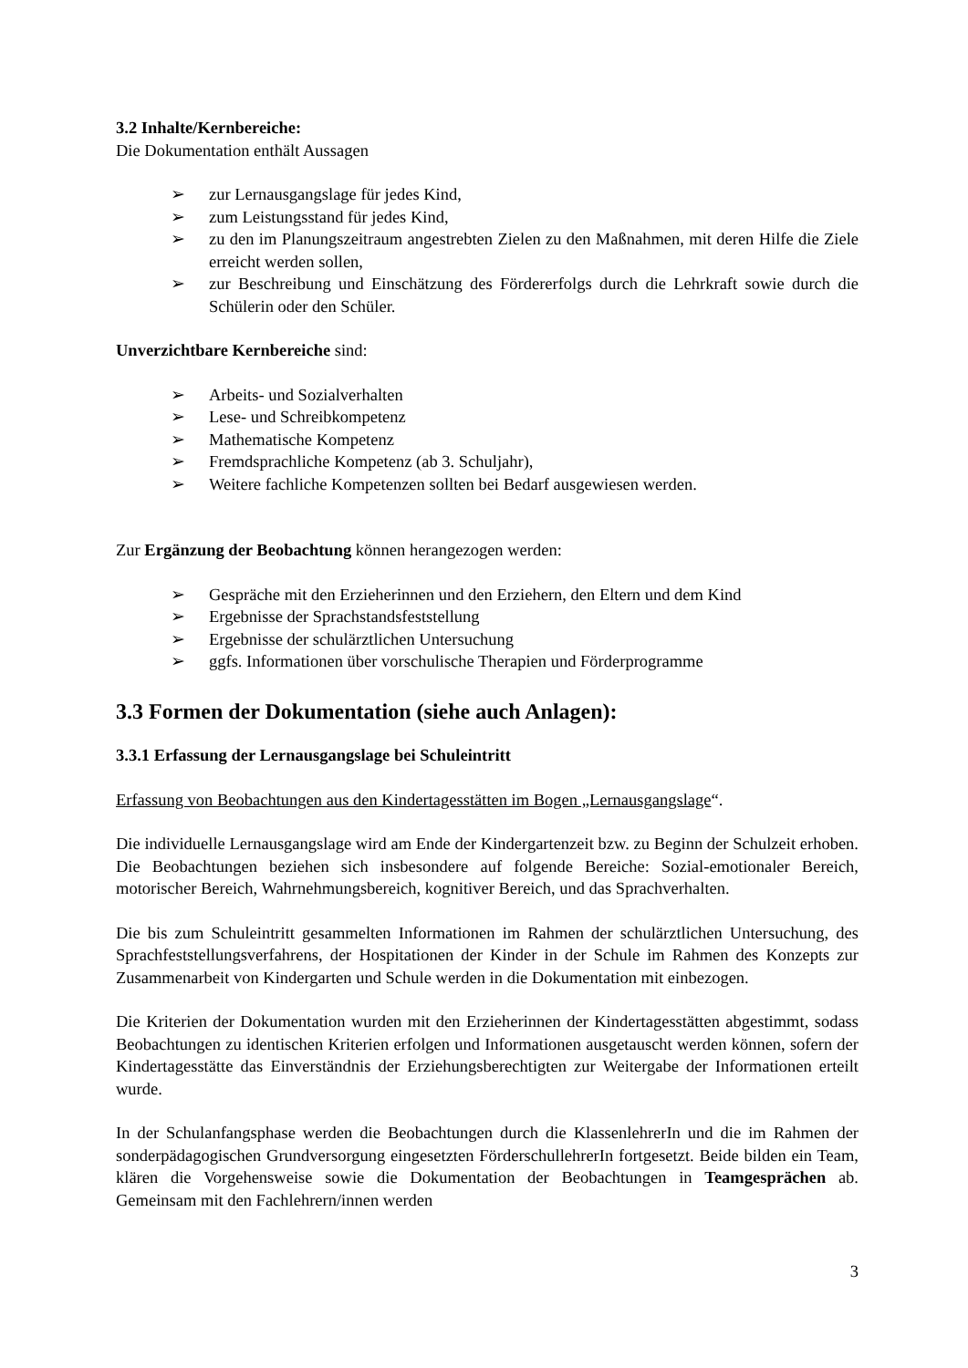3.2 Inhalte/Kernbereiche:
Die Dokumentation enthält Aussagen
➢ zur Lernausgangslage für jedes Kind,
➢ zum Leistungsstand für jedes Kind,
➢ zu den im Planungszeitraum angestrebten Zielen zu den Maßnahmen, mit deren Hilfe die Ziele erreicht werden sollen,
➢ zur Beschreibung und Einschätzung des Fördererfolgs durch die Lehrkraft sowie durch die Schülerin oder den Schüler.
Unverzichtbare Kernbereiche sind:
➢ Arbeits- und Sozialverhalten
➢ Lese- und Schreibkompetenz
➢ Mathematische Kompetenz
➢ Fremdsprachliche Kompetenz (ab 3. Schuljahr),
➢ Weitere fachliche Kompetenzen sollten bei Bedarf ausgewiesen werden.
Zur Ergänzung der Beobachtung können herangezogen werden:
➢ Gespräche mit den Erzieherinnen und den Erziehern, den Eltern und dem Kind
➢ Ergebnisse der Sprachstandsfeststellung
➢ Ergebnisse der schulärztlichen Untersuchung
➢ ggfs. Informationen über vorschulische Therapien und Förderprogramme
3.3 Formen der Dokumentation (siehe auch Anlagen):
3.3.1 Erfassung der Lernausgangslage bei Schuleintritt
Erfassung von Beobachtungen aus den Kindertagesstätten im Bogen „Lernausgangslage“.
Die individuelle Lernausgangslage wird am Ende der Kindergartenzeit bzw. zu Beginn der Schulzeit erhoben. Die Beobachtungen beziehen sich insbesondere auf folgende Bereiche: Sozial-emotionaler Bereich, motorischer Bereich, Wahrnehmungsbereich, kognitiver Bereich, und das Sprachverhalten.
Die bis zum Schuleintritt gesammelten Informationen im Rahmen der schulärztlichen Untersuchung, des Sprachfeststellungsverfahrens, der Hospitationen der Kinder in der Schule im Rahmen des Konzepts zur Zusammenarbeit von Kindergarten und Schule werden in die Dokumentation mit einbezogen.
Die Kriterien der Dokumentation wurden mit den Erzieherinnen der Kindertagesstätten abgestimmt, sodass Beobachtungen zu identischen Kriterien erfolgen und Informationen ausgetauscht werden können, sofern der Kindertagesstätte das Einverständnis der Erziehungsberechtigten zur Weitergabe der Informationen erteilt wurde.
In der Schulanfangsphase werden die Beobachtungen durch die KlassenlehrerIn und die im Rahmen der sonderpädagogischen Grundversorgung eingesetzten FörderschullehrerIn fortgesetzt. Beide bilden ein Team, klären die Vorgehensweise sowie die Dokumentation der Beobachtungen in Teamgesprächen ab. Gemeinsam mit den Fachlehrern/innen werden
3